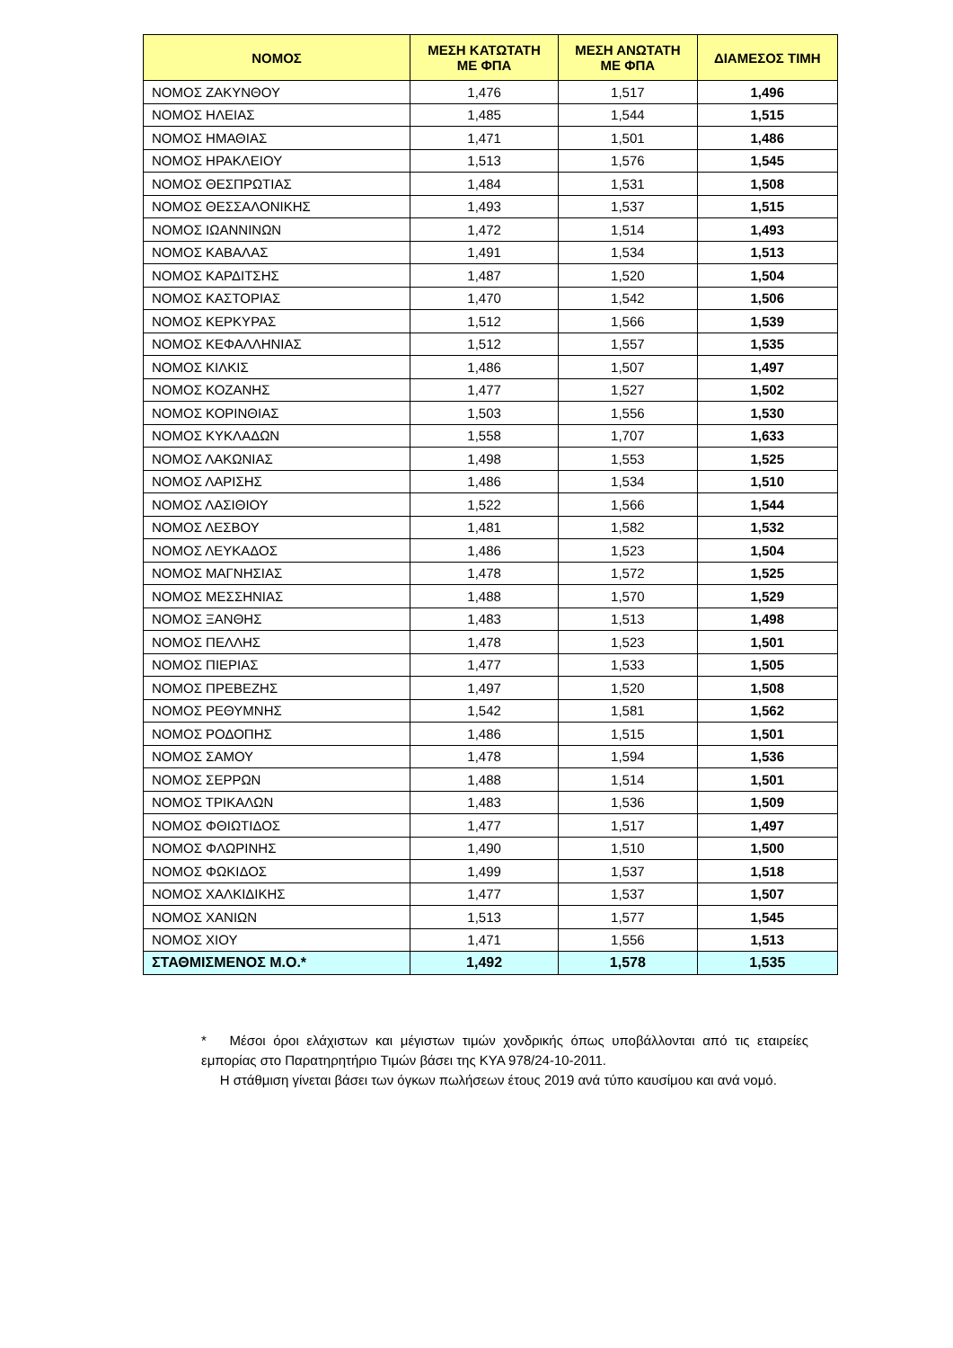| ΝΟΜΟΣ | ΜΕΣΗ ΚΑΤΩΤΑΤΗ ΜΕ ΦΠΑ | ΜΕΣΗ ΑΝΩΤΑΤΗ ΜΕ ΦΠΑ | ΔΙΑΜΕΣΟΣ ΤΙΜΗ |
| --- | --- | --- | --- |
| ΝΟΜΟΣ ΖΑΚΥΝΘΟΥ | 1,476 | 1,517 | 1,496 |
| ΝΟΜΟΣ ΗΛΕΙΑΣ | 1,485 | 1,544 | 1,515 |
| ΝΟΜΟΣ ΗΜΑΘΙΑΣ | 1,471 | 1,501 | 1,486 |
| ΝΟΜΟΣ ΗΡΑΚΛΕΙΟΥ | 1,513 | 1,576 | 1,545 |
| ΝΟΜΟΣ ΘΕΣΠΡΩΤΙΑΣ | 1,484 | 1,531 | 1,508 |
| ΝΟΜΟΣ ΘΕΣΣΑΛΟΝΙΚΗΣ | 1,493 | 1,537 | 1,515 |
| ΝΟΜΟΣ ΙΩΑΝΝΙΝΩΝ | 1,472 | 1,514 | 1,493 |
| ΝΟΜΟΣ ΚΑΒΑΛΑΣ | 1,491 | 1,534 | 1,513 |
| ΝΟΜΟΣ ΚΑΡΔΙΤΣΗΣ | 1,487 | 1,520 | 1,504 |
| ΝΟΜΟΣ ΚΑΣΤΟΡΙΑΣ | 1,470 | 1,542 | 1,506 |
| ΝΟΜΟΣ ΚΕΡΚΥΡΑΣ | 1,512 | 1,566 | 1,539 |
| ΝΟΜΟΣ ΚΕΦΑΛΛΗΝΙΑΣ | 1,512 | 1,557 | 1,535 |
| ΝΟΜΟΣ ΚΙΛΚΙΣ | 1,486 | 1,507 | 1,497 |
| ΝΟΜΟΣ ΚΟΖΑΝΗΣ | 1,477 | 1,527 | 1,502 |
| ΝΟΜΟΣ ΚΟΡΙΝΘΙΑΣ | 1,503 | 1,556 | 1,530 |
| ΝΟΜΟΣ ΚΥΚΛΑΔΩΝ | 1,558 | 1,707 | 1,633 |
| ΝΟΜΟΣ ΛΑΚΩΝΙΑΣ | 1,498 | 1,553 | 1,525 |
| ΝΟΜΟΣ ΛΑΡΙΣΗΣ | 1,486 | 1,534 | 1,510 |
| ΝΟΜΟΣ ΛΑΣΙΘΙΟΥ | 1,522 | 1,566 | 1,544 |
| ΝΟΜΟΣ ΛΕΣΒΟΥ | 1,481 | 1,582 | 1,532 |
| ΝΟΜΟΣ ΛΕΥΚΑΔΟΣ | 1,486 | 1,523 | 1,504 |
| ΝΟΜΟΣ ΜΑΓΝΗΣΙΑΣ | 1,478 | 1,572 | 1,525 |
| ΝΟΜΟΣ ΜΕΣΣΗΝΙΑΣ | 1,488 | 1,570 | 1,529 |
| ΝΟΜΟΣ ΞΑΝΘΗΣ | 1,483 | 1,513 | 1,498 |
| ΝΟΜΟΣ ΠΕΛΛΗΣ | 1,478 | 1,523 | 1,501 |
| ΝΟΜΟΣ ΠΙΕΡΙΑΣ | 1,477 | 1,533 | 1,505 |
| ΝΟΜΟΣ ΠΡΕΒΕΖΗΣ | 1,497 | 1,520 | 1,508 |
| ΝΟΜΟΣ ΡΕΘΥΜΝΗΣ | 1,542 | 1,581 | 1,562 |
| ΝΟΜΟΣ ΡΟΔΟΠΗΣ | 1,486 | 1,515 | 1,501 |
| ΝΟΜΟΣ ΣΑΜΟΥ | 1,478 | 1,594 | 1,536 |
| ΝΟΜΟΣ ΣΕΡΡΩΝ | 1,488 | 1,514 | 1,501 |
| ΝΟΜΟΣ ΤΡΙΚΑΛΩΝ | 1,483 | 1,536 | 1,509 |
| ΝΟΜΟΣ ΦΘΙΩΤΙΔΟΣ | 1,477 | 1,517 | 1,497 |
| ΝΟΜΟΣ ΦΛΩΡΙΝΗΣ | 1,490 | 1,510 | 1,500 |
| ΝΟΜΟΣ ΦΩΚΙΔΟΣ | 1,499 | 1,537 | 1,518 |
| ΝΟΜΟΣ ΧΑΛΚΙΔΙΚΗΣ | 1,477 | 1,537 | 1,507 |
| ΝΟΜΟΣ ΧΑΝΙΩΝ | 1,513 | 1,577 | 1,545 |
| ΝΟΜΟΣ ΧΙΟΥ | 1,471 | 1,556 | 1,513 |
| ΣΤΑΘΜΙΣΜΕΝΟΣ Μ.Ο.* | 1,492 | 1,578 | 1,535 |
* Μέσοι όροι ελάχιστων και μέγιστων τιμών χονδρικής όπως υποβάλλονται από τις εταιρείες εμπορίας στο Παρατηρητήριο Τιμών βάσει της ΚΥΑ 978/24-10-2011.
Η στάθμιση γίνεται βάσει των όγκων πωλήσεων έτους 2019 ανά τύπο καυσίμου και ανά νομό.